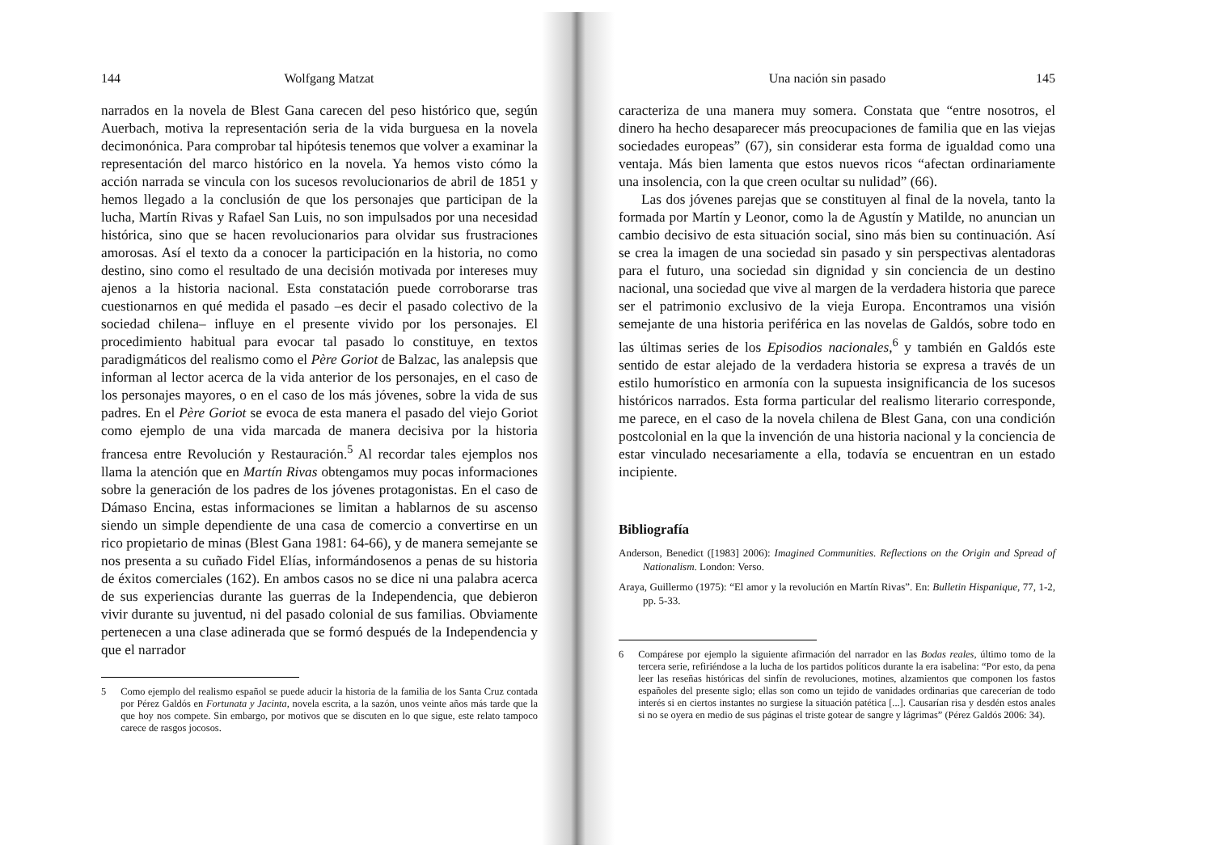144 Wolfgang Matzat
narrados en la novela de Blest Gana carecen del peso histórico que, según Auerbach, motiva la representación seria de la vida burguesa en la novela decimonónica. Para comprobar tal hipótesis tenemos que volver a examinar la representación del marco histórico en la novela. Ya hemos visto cómo la acción narrada se vincula con los sucesos revolucionarios de abril de 1851 y hemos llegado a la conclusión de que los personajes que participan de la lucha, Martín Rivas y Rafael San Luis, no son impulsados por una necesidad histórica, sino que se hacen revolucionarios para olvidar sus frustraciones amorosas. Así el texto da a conocer la participación en la historia, no como destino, sino como el resultado de una decisión motivada por intereses muy ajenos a la historia nacional. Esta constatación puede corroborarse tras cuestionarnos en qué medida el pasado –es decir el pasado colectivo de la sociedad chilena– influye en el presente vivido por los personajes. El procedimiento habitual para evocar tal pasado lo constituye, en textos paradigmáticos del realismo como el Père Goriot de Balzac, las analepsis que informan al lector acerca de la vida anterior de los personajes, en el caso de los personajes mayores, o en el caso de los más jóvenes, sobre la vida de sus padres. En el Père Goriot se evoca de esta manera el pasado del viejo Goriot como ejemplo de una vida marcada de manera decisiva por la historia francesa entre Revolución y Restauración.<sup>5</sup> Al recordar tales ejemplos nos llama la atención que en Martín Rivas obtengamos muy pocas informaciones sobre la generación de los padres de los jóvenes protagonistas. En el caso de Dámaso Encina, estas informaciones se limitan a hablarnos de su ascenso siendo un simple dependiente de una casa de comercio a convertirse en un rico propietario de minas (Blest Gana 1981: 64-66), y de manera semejante se nos presenta a su cuñado Fidel Elías, informándosenos a penas de su historia de éxitos comerciales (162). En ambos casos no se dice ni una palabra acerca de sus experiencias durante las guerras de la Independencia, que debieron vivir durante su juventud, ni del pasado colonial de sus familias. Obviamente pertenecen a una clase adinerada que se formó después de la Independencia y que el narrador
5 Como ejemplo del realismo español se puede aducir la historia de la familia de los Santa Cruz contada por Pérez Galdós en Fortunata y Jacinta, novela escrita, a la sazón, unos veinte años más tarde que la que hoy nos compete. Sin embargo, por motivos que se discuten en lo que sigue, este relato tampoco carece de rasgos jocosos.
Una nación sin pasado 145
caracteriza de una manera muy somera. Constata que “entre nosotros, el dinero ha hecho desaparecer más preocupaciones de familia que en las viejas sociedades europeas” (67), sin considerar esta forma de igualdad como una ventaja. Más bien lamenta que estos nuevos ricos “afectan ordinariamente una insolencia, con la que creen ocultar su nulidad” (66).
Las dos jóvenes parejas que se constituyen al final de la novela, tanto la formada por Martín y Leonor, como la de Agustín y Matilde, no anuncian un cambio decisivo de esta situación social, sino más bien su continuación. Así se crea la imagen de una sociedad sin pasado y sin perspectivas alentadoras para el futuro, una sociedad sin dignidad y sin conciencia de un destino nacional, una sociedad que vive al margen de la verdadera historia que parece ser el patrimonio exclusivo de la vieja Europa. Encontramos una visión semejante de una historia periférica en las novelas de Galdós, sobre todo en las últimas series de los Episodios nacionales,<sup>6</sup> y también en Galdós este sentido de estar alejado de la verdadera historia se expresa a través de un estilo humorístico en armonía con la supuesta insignificancia de los sucesos históricos narrados. Esta forma particular del realismo literario corresponde, me parece, en el caso de la novela chilena de Blest Gana, con una condición postcolonial en la que la invención de una historia nacional y la conciencia de estar vinculado necesariamente a ella, todavía se encuentran en un estado incipiente.
Bibliografía
Anderson, Benedict ([1983] 2006): Imagined Communities. Reflections on the Origin and Spread of Nationalism. London: Verso.
Araya, Guillermo (1975): “El amor y la revolución en Martín Rivas”. En: Bulletin Hispanique, 77, 1-2, pp. 5-33.
6 Compárese por ejemplo la siguiente afirmación del narrador en las Bodas reales, último tomo de la tercera serie, refiriéndose a la lucha de los partidos políticos durante la era isabelina: “Por esto, da pena leer las reseñas históricas del sinfín de revoluciones, motines, alzamientos que componen los fastos españoles del presente siglo; ellas son como un tejido de vanidades ordinarias que carecerían de todo interés si en ciertos instantes no surgiese la situación patética [...]. Causarían risa y desdén estos anales si no se oyera en medio de sus páginas el triste gotear de sangre y lágrimas” (Pérez Galdós 2006: 34).